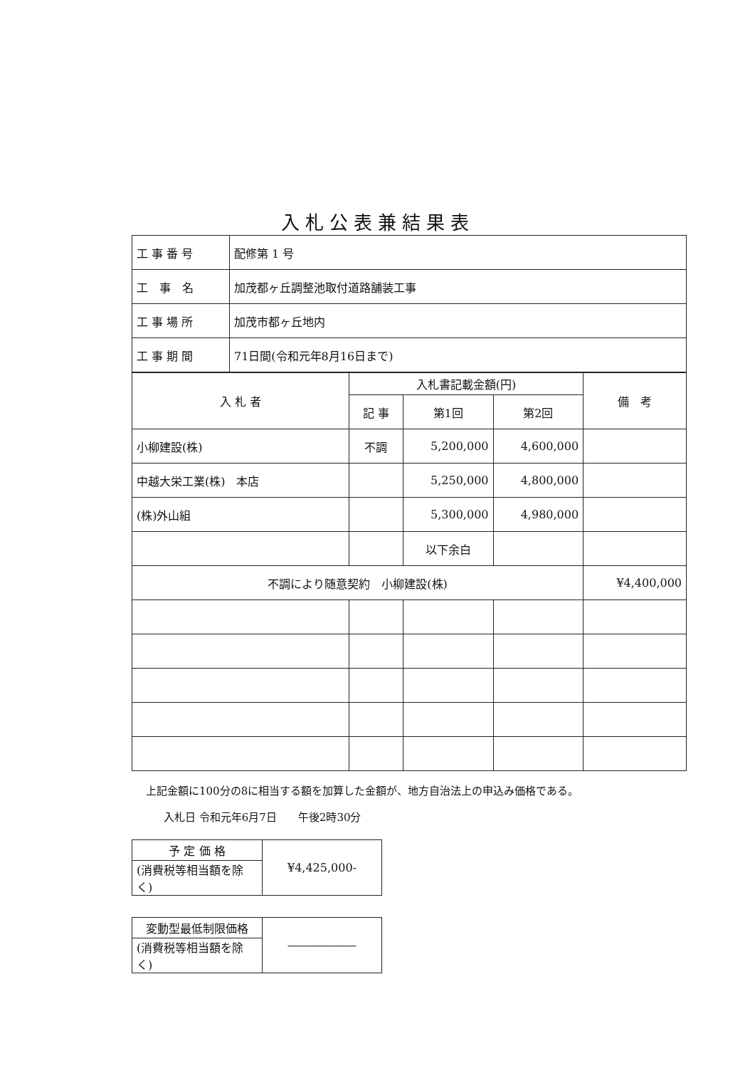入札公表兼結果表
| 工 事 番 号 | 配修第 1 号 |
| 工 事 名 | 加茂都ヶ丘調整池取付道路舗装工事 |
| 工 事 場 所 | 加茂市都ヶ丘地内 |
| 工 事 期 間 | 71日間(令和元年8月16日まで) |
| 入 札 者 | 入札書記載金額(円) | | | 備 考 |
| --- | --- | --- | --- | --- |
| | 記 事 | 第1回 | 第2回 | |
| 小柳建設(株) | 不調 | 5,200,000 | 4,600,000 | |
| 中越大栄工業(株) 本店 | | 5,250,000 | 4,800,000 | |
| (株)外山組 | | 5,300,000 | 4,980,000 | |
| | | 以下余白 | | |
| 不調により随意契約 小柳建設(株) | | | | ¥4,400,000 |
上記金額に100分の8に相当する額を加算した金額が、地方自治法上の申込み価格である。
入札日 令和元年6月7日　　午後2時30分
| 予 定 価 格 | ¥4,425,000- |
| (消費税等相当額を除く) | |
| 変動型最低制限価格 | ―――――― |
| (消費税等相当額を除く) | |